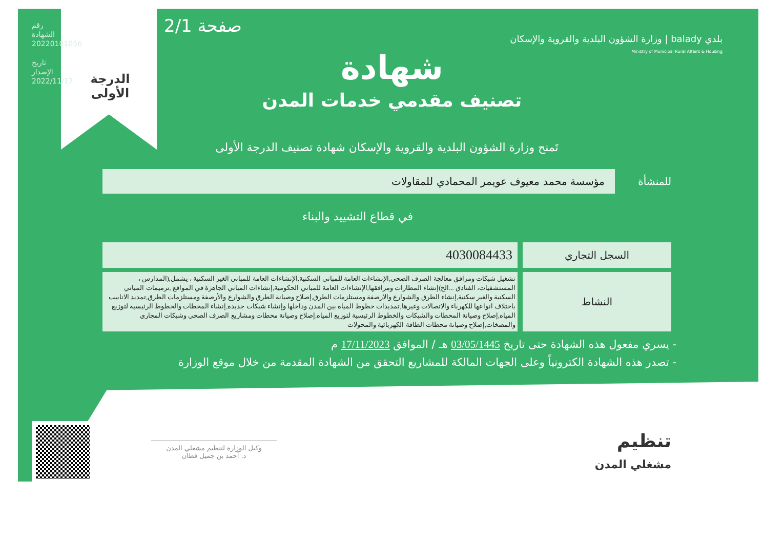رقم الشهادة 20220101056
تاريخ الإصدار 2022/11/17
الدرجة
الأولى
صفحة 2/1
بلدي balady | وزارة الشؤون البلدية والقروية والإسكان
Ministry of Municipal Rural Affairs & Housing
شهادة
تصنيف مقدمي خدمات المدن
تَمنح وزارة الشؤون البلدية والقروية والإسكان شهادة تصنيف الدرجة الأولى
للمنشأة
مؤسسة محمد معيوف عويمر المحمادي للمقاولات
في قطاع التشييد والبناء
| السجل التجاري | 4030084433 |
| النشاط | تشغيل شبكات ومرافق معالجة الصرف الصحي,الإنشاءات العامة للمباني السكنية,الإنشاءات العامة للمباني الغير السكنية ، يشمل,(المدارس ، المستشفيات، الفنادق ...الخ)إنشاء المطارات ومرافقها,الإنشاءات العامة للمباني الحكومية,إنشاءات المباني الجاهزة في المواقع ,ترميمات المباني السكنية والغير سكنية,إنشاء الطرق والشوارع والارصفة ومستلزمات الطرق,إصلاح وصيانة الطرق والشوارع والأرصفة ومستلزمات الطرق,تمديد الانابيب باختلاف انواعها للكهرباء والاتصالات وغيرها,تمديدات خطوط المياه بين المدن وداخلها وإنشاء شبكات جديدة,إنشاء المحطات والخطوط الرئيسية لتوزيع المياه,إصلاح وصيانة المحطات والشبكات والخطوط الرئيسية لتوزيع المياه,إصلاح وصيانة محطات ومشاريع الصرف الصحي وشبكات المجاري والمضخات,إصلاح وصيانة محطات الطاقة الكهربائية والمحولات |
- يسري مفعول هذه الشهادة حتى تاريخ 03/05/1445 هـ / الموافق 17/11/2023 م
- تصدر هذه الشهادة الكترونياً وعلى الجهات المالكة للمشاريع التحقق من الشهادة المقدمة من خلال موقع الوزارة
وكيل الوزارة لتنظيم مشغلي المدن
د. أحمد بن جميل قطان
تنظيم
مشغلي المدن